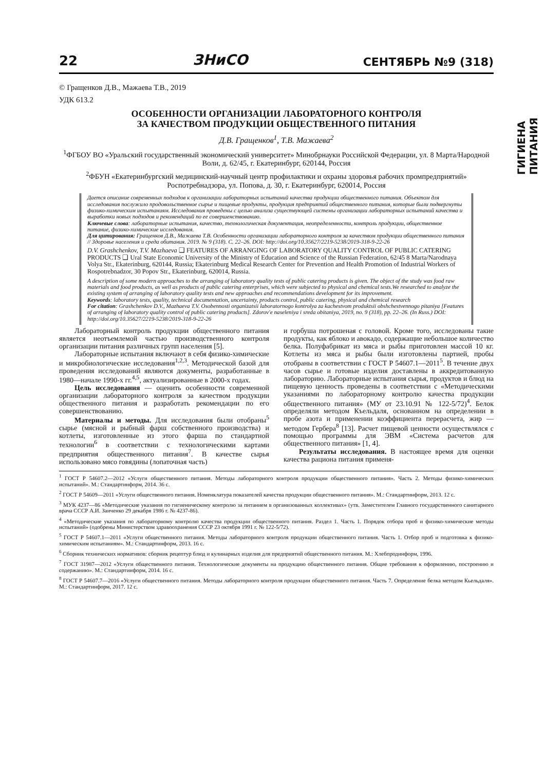22 ЗНиСО СЕНТЯБРЬ №9 (318)
ГИГИЕНА ПИТАНИЯ
© Гращенков Д.В., Мажаева Т.В., 2019
УДК 613.2
ОСОБЕННОСТИ ОРГАНИЗАЦИИ ЛАБОРАТОРНОГО КОНТРОЛЯ
ЗА КАЧЕСТВОМ ПРОДУКЦИИ ОБЩЕСТВЕННОГО ПИТАНИЯ
Д.В. Гращенков<sup>1</sup>, Т.В. Мажаева<sup>2</sup>
<sup>1</sup> ФГБОУ ВО «Уральский государственный экономический университет» Минобрнауки Российской Федерации, ул. 8 Марта/Народной Воли, д. 62/45, г. Екатеринбург, 620144, Россия
<sup>2</sup> ФБУН «Екатеринбургский медицинский-научный центр профилактики и охраны здоровья рабочих промпредприятий» Роспотребнадзора, ул. Попова, д. 30, г. Екатеринбург, 620014, Россия
Дается описание современных подходов к организации лабораторных испытаний качества продукции общественного питания. Объектом для исследования послужило продовольственное сырье и пищевые продукты, продукция предприятий общественного питания, которые были подвергнуты физико-химическим испытаниям. Исследования проведены с целью анализа существующей системы организации лабораторных испытаний качества и выработки новых подходов и рекомендаций по ее совершенствованию.
Ключевые слова: лабораторные испытания, качество, технологическая документация, неопределенности, контроль продукции, общественное питание, физико-химические исследования.
Для цитирования: Гращенков Д.В., Мажаева Т.В. Особенности организации лабораторного контроля за качеством продукции общественного питания // Здоровье населения и среда обитания. 2019. № 9 (318). С. 22–26. DOI: http://doi.org/10.35627/2219-5238/2019-318-9-22-26
D.V. Grashchenkov, T.V. Mazhaeva ❑ FEATURES OF ARRANGING OF LABORATORY QUALITY CONTROL OF PUBLIC CATERING PRODUCTS ❑ Ural State Economic University of the Ministry of Education and Science of the Russian Federation, 62/45 8 Marta/Narodnaya Volya Str., Ekaterinburg, 620144, Russia; Ekaterinburg Medical Research Center for Prevention and Health Promotion of Industrial Workers of Rospotrebnadzor, 30 Popov Str., Ekaterinburg, 620014, Russia.
A description of some modern approaches to the arranging of laboratory quality tests of public catering products is given. The object of the study was food raw materials and food products, as well as products of public catering enterprises, which were subjected to physical and chemical tests.We researched to analyze the existing system of arranging of laboratory quality tests and new approaches and recommendations development for its improvement.
Keywords: laboratory tests, quality, technical documentation, uncertainty, products control, public catering, physical and chemical research
For citation: Grashchenkov D.V., Mazhaeva T.V. Osobennosti organizatsii laboratornogo kontrolya za kachestvom produktsii obshchestvennogo pitaniya [Features of arranging of laboratory quality control of public catering products]. Zdorov'e naseleniya i sreda obitaniya, 2019, no. 9 (318), pp. 22–26. (In Russ.) DOI: http://doi.org/10.35627/2219-5238/2019-318-9-22-26
Лабораторный контроль продукции общественного питания является неотъемлемой частью производственного контроля организации питания различных групп населения [5].
Лабораторные испытания включают в себя физико-химические и микробиологические исследования<sup>1,2,3</sup>. Методической базой для проведения исследований являются документы, разработанные в 1980—начале 1990-х гг.<sup>4,5</sup>, актуализированные в 2000-х годах.
Цель исследования — оценить особенности современной организации лабораторного контроля за качеством продукции общественного питания и разработать рекомендации по его совершенствованию.
Материалы и методы. Для исследования были отобраны<sup>5</sup> сырье (мясной и рыбный фарш собственного производства) и котлеты, изготовленные из этого фарша по стандартной технологии<sup>6</sup> в соответствии с технологическими картами предприятия общественного питания<sup>7</sup>. В качестве сырья использовано мясо говядины (лопаточная часть)
и горбуша потрошеная с головой. Кроме того, исследованы такие продукты, как яблоко и авокадо, содержащие небольшое количество белка. Полуфабрикат из мяса и рыбы приготовлен массой 10 кг. Котлеты из мяса и рыбы были изготовлены партией, пробы отобраны в соответствии с ГОСТ Р 54607.1—2011<sup>5</sup>. В течение двух часов сырье и готовые изделия доставлены в аккредитованную лабораторию. Лабораторные испытания сырья, продуктов и блюд на пищевую ценность проведены в соответствии с «Методическими указаниями по лабораторному контролю качества продукции общественного питания» (МУ от 23.10.91 № 122-5/72)<sup>4</sup>. Белок определяли методом Къельдаля, основанном на определении в пробе азота и применении коэффициента перерасчета, жир — методом Гербера<sup>8</sup> [13]. Расчет пищевой ценности осуществлялся с помощью программы для ЭВМ «Система расчетов для общественного питания» [1, 4].
Результаты исследования. В настоящее время для оценки качества рациона питания применя-
<sup>1</sup> ГОСТ Р 54607.2—2012 «Услуги общественного питания. Методы лабораторного контроля продукции общественного питания». Часть 2. Методы физико-химических испытаний». М.: Стандартинформ, 2014. 36 с.
<sup>2</sup> ГОСТ Р 54609—2011 «Услуги общественного питания. Номенклатура показателей качества продукции общественного питания». М.: Стандартинформ, 2013. 12 с.
<sup>3</sup> МУК 4237—86 «Методические указания по гигиеническому контролю за питанием в организованных коллективах» (утв. Заместителем Главного государственного санитарного врача СССР А.И. Заиченко 29 декабря 1986 г. № 4237-86).
<sup>4</sup> «Методические указания по лабораторному контролю качества продукции общественного питания. Раздел 1. Часть 1. Порядок отбора проб и физико-химические методы испытаний» (одобрены Министерством здравоохранения СССР 23 октября 1991 г. № 122-5/72).
<sup>5</sup> ГОСТ Р 54607.1—2011 «Услуги общественного питания. Методы лабораторного контроля продукции общественного питания. Часть 1. Отбор проб и подготовка к физико-химическим испытаниям». М.: Стандартинформ, 2013. 16 с.
<sup>6</sup> Сборник технических нормативов: сборник рецептур блюд и кулинарных изделия для предприятий общественного питания. М.: Хлебпродинформ, 1996.
<sup>7</sup> ГОСТ 31987—2012 «Услуги общественного питания. Технологические документы на продукцию общественного питания. Общие требования к оформлению, построению и содержанию». М.: Стандартинформ, 2014. 16 с.
<sup>8</sup> ГОСТ Р 54607.7—2016 «Услуги общественного питания. Методы лабораторного контроля продукции общественного питания. Часть 7. Определение белка методом Кьельдаля». М.: Стандартинформ, 2017. 12 с.